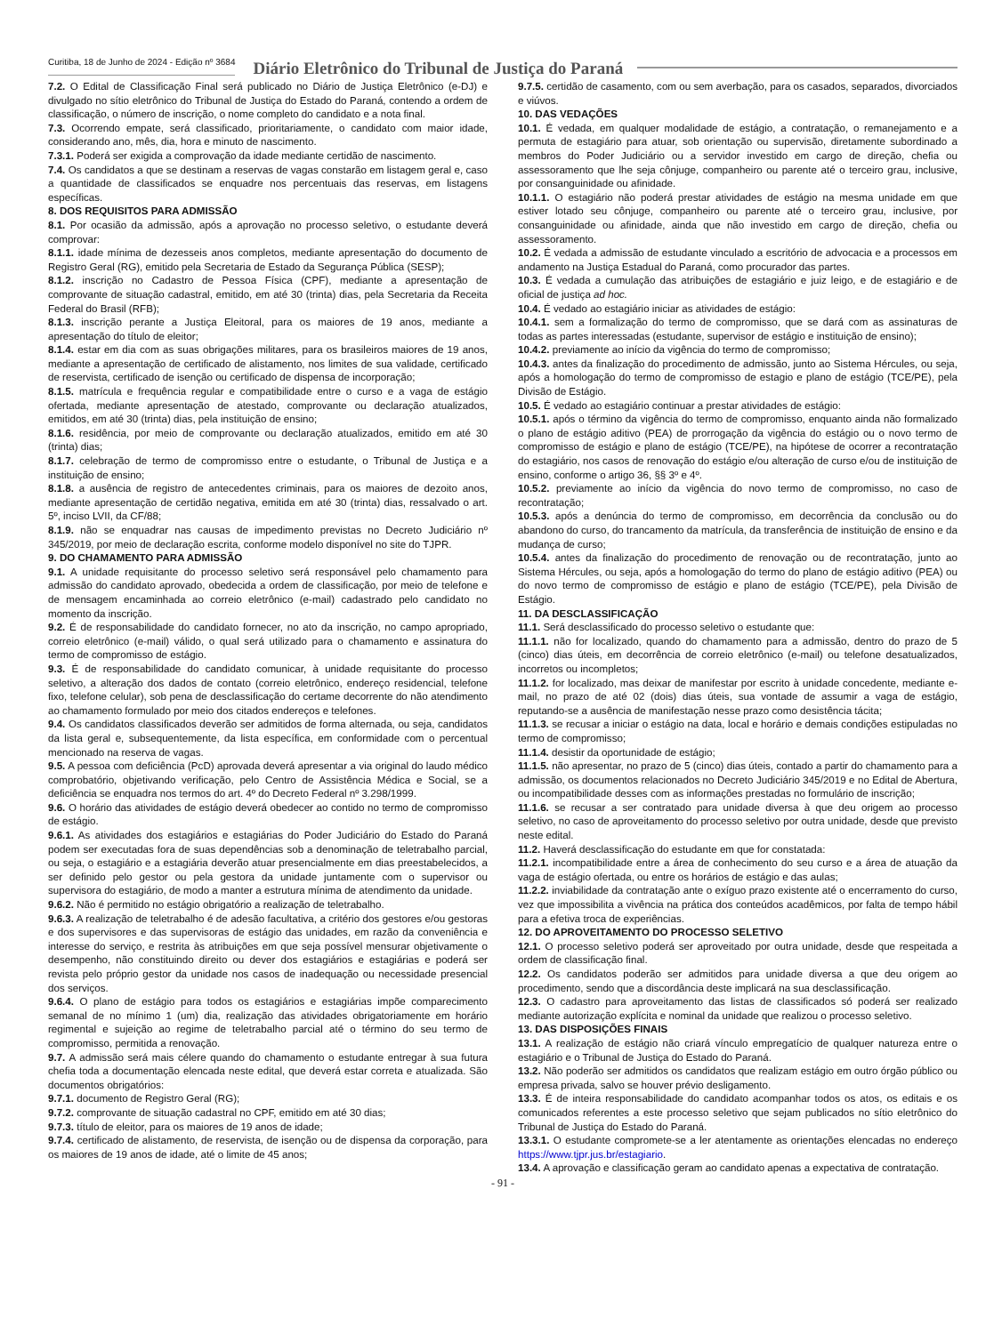Curitiba, 18 de Junho de 2024 - Edição nº 3684 Diário Eletrônico do Tribunal de Justiça do Paraná
7.2. O Edital de Classificação Final será publicado no Diário de Justiça Eletrônico (e-DJ) e divulgado no sítio eletrônico do Tribunal de Justiça do Estado do Paraná, contendo a ordem de classificação, o número de inscrição, o nome completo do candidato e a nota final.
7.3. Ocorrendo empate, será classificado, prioritariamente, o candidato com maior idade, considerando ano, mês, dia, hora e minuto de nascimento.
7.3.1. Poderá ser exigida a comprovação da idade mediante certidão de nascimento.
7.4. Os candidatos a que se destinam a reservas de vagas constarão em listagem geral e, caso a quantidade de classificados se enquadre nos percentuais das reservas, em listagens específicas.
8. DOS REQUISITOS PARA ADMISSÃO
8.1. Por ocasião da admissão, após a aprovação no processo seletivo, o estudante deverá comprovar:
8.1.1. idade mínima de dezesseis anos completos, mediante apresentação do documento de Registro Geral (RG), emitido pela Secretaria de Estado da Segurança Pública (SESP);
8.1.2. inscrição no Cadastro de Pessoa Física (CPF), mediante a apresentação de comprovante de situação cadastral, emitido, em até 30 (trinta) dias, pela Secretaria da Receita Federal do Brasil (RFB);
8.1.3. inscrição perante a Justiça Eleitoral, para os maiores de 19 anos, mediante a apresentação do título de eleitor;
8.1.4. estar em dia com as suas obrigações militares, para os brasileiros maiores de 19 anos, mediante a apresentação de certificado de alistamento, nos limites de sua validade, certificado de reservista, certificado de isenção ou certificado de dispensa de incorporação;
8.1.5. matrícula e frequência regular e compatibilidade entre o curso e a vaga de estágio ofertada, mediante apresentação de atestado, comprovante ou declaração atualizados, emitidos, em até 30 (trinta) dias, pela instituição de ensino;
8.1.6. residência, por meio de comprovante ou declaração atualizados, emitido em até 30 (trinta) dias;
8.1.7. celebração de termo de compromisso entre o estudante, o Tribunal de Justiça e a instituição de ensino;
8.1.8. a ausência de registro de antecedentes criminais, para os maiores de dezoito anos, mediante apresentação de certidão negativa, emitida em até 30 (trinta) dias, ressalvado o art. 5º, inciso LVII, da CF/88;
8.1.9. não se enquadrar nas causas de impedimento previstas no Decreto Judiciário nº 345/2019, por meio de declaração escrita, conforme modelo disponível no site do TJPR.
9. DO CHAMAMENTO PARA ADMISSÃO
9.1. A unidade requisitante do processo seletivo será responsável pelo chamamento para admissão do candidato aprovado, obedecida a ordem de classificação, por meio de telefone e de mensagem encaminhada ao correio eletrônico (e-mail) cadastrado pelo candidato no momento da inscrição.
9.2. É de responsabilidade do candidato fornecer, no ato da inscrição, no campo apropriado, correio eletrônico (e-mail) válido, o qual será utilizado para o chamamento e assinatura do termo de compromisso de estágio.
9.3. É de responsabilidade do candidato comunicar, à unidade requisitante do processo seletivo, a alteração dos dados de contato (correio eletrônico, endereço residencial, telefone fixo, telefone celular), sob pena de desclassificação do certame decorrente do não atendimento ao chamamento formulado por meio dos citados endereços e telefones.
9.4. Os candidatos classificados deverão ser admitidos de forma alternada, ou seja, candidatos da lista geral e, subsequentemente, da lista específica, em conformidade com o percentual mencionado na reserva de vagas.
9.5. A pessoa com deficiência (PcD) aprovada deverá apresentar a via original do laudo médico comprobatório, objetivando verificação, pelo Centro de Assistência Médica e Social, se a deficiência se enquadra nos termos do art. 4º do Decreto Federal nº 3.298/1999.
9.6. O horário das atividades de estágio deverá obedecer ao contido no termo de compromisso de estágio.
9.6.1. As atividades dos estagiários e estagiárias do Poder Judiciário do Estado do Paraná podem ser executadas fora de suas dependências sob a denominação de teletrabalho parcial, ou seja, o estagiário e a estagiária deverão atuar presencialmente em dias preestabelecidos, a ser definido pelo gestor ou pela gestora da unidade juntamente com o supervisor ou supervisora do estagiário, de modo a manter a estrutura mínima de atendimento da unidade.
9.6.2. Não é permitido no estágio obrigatório a realização de teletrabalho.
9.6.3. A realização de teletrabalho é de adesão facultativa, a critério dos gestores e/ou gestoras e dos supervisores e das supervisoras de estágio das unidades, em razão da conveniência e interesse do serviço, e restrita às atribuições em que seja possível mensurar objetivamente o desempenho, não constituindo direito ou dever dos estagiários e estagiárias e poderá ser revista pelo próprio gestor da unidade nos casos de inadequação ou necessidade presencial dos serviços.
9.6.4. O plano de estágio para todos os estagiários e estagiárias impõe comparecimento semanal de no mínimo 1 (um) dia, realização das atividades obrigatoriamente em horário regimental e sujeição ao regime de teletrabalho parcial até o término do seu termo de compromisso, permitida a renovação.
9.7. A admissão será mais célere quando do chamamento o estudante entregar à sua futura chefia toda a documentação elencada neste edital, que deverá estar correta e atualizada. São documentos obrigatórios:
9.7.1. documento de Registro Geral (RG);
9.7.2. comprovante de situação cadastral no CPF, emitido em até 30 dias;
9.7.3. título de eleitor, para os maiores de 19 anos de idade;
9.7.4. certificado de alistamento, de reservista, de isenção ou de dispensa da corporação, para os maiores de 19 anos de idade, até o limite de 45 anos;
9.7.5. certidão de casamento, com ou sem averbação, para os casados, separados, divorciados e viúvos.
10. DAS VEDAÇÕES
10.1. É vedada, em qualquer modalidade de estágio, a contratação, o remanejamento e a permuta de estagiário para atuar, sob orientação ou supervisão, diretamente subordinado a membros do Poder Judiciário ou a servidor investido em cargo de direção, chefia ou assessoramento que lhe seja cônjuge, companheiro ou parente até o terceiro grau, inclusive, por consanguinidade ou afinidade.
10.1.1. O estagiário não poderá prestar atividades de estágio na mesma unidade em que estiver lotado seu cônjuge, companheiro ou parente até o terceiro grau, inclusive, por consanguinidade ou afinidade, ainda que não investido em cargo de direção, chefia ou assessoramento.
10.2. É vedada a admissão de estudante vinculado a escritório de advocacia e a processos em andamento na Justiça Estadual do Paraná, como procurador das partes.
10.3. É vedada a cumulação das atribuições de estagiário e juiz leigo, e de estagiário e de oficial de justiça ad hoc.
10.4. É vedado ao estagiário iniciar as atividades de estágio:
10.4.1. sem a formalização do termo de compromisso, que se dará com as assinaturas de todas as partes interessadas (estudante, supervisor de estágio e instituição de ensino);
10.4.2. previamente ao início da vigência do termo de compromisso;
10.4.3. antes da finalização do procedimento de admissão, junto ao Sistema Hércules, ou seja, após a homologação do termo de compromisso de estagio e plano de estágio (TCE/PE), pela Divisão de Estágio.
10.5. É vedado ao estagiário continuar a prestar atividades de estágio:
10.5.1. após o término da vigência do termo de compromisso, enquanto ainda não formalizado o plano de estágio aditivo (PEA) de prorrogação da vigência do estágio ou o novo termo de compromisso de estágio e plano de estágio (TCE/PE), na hipótese de ocorrer a recontratação do estagiário, nos casos de renovação do estágio e/ou alteração de curso e/ou de instituição de ensino, conforme o artigo 36, §§ 3º e 4º.
10.5.2. previamente ao início da vigência do novo termo de compromisso, no caso de recontratação;
10.5.3. após a denúncia do termo de compromisso, em decorrência da conclusão ou do abandono do curso, do trancamento da matrícula, da transferência de instituição de ensino e da mudança de curso;
10.5.4. antes da finalização do procedimento de renovação ou de recontratação, junto ao Sistema Hércules, ou seja, após a homologação do termo do plano de estágio aditivo (PEA) ou do novo termo de compromisso de estágio e plano de estágio (TCE/PE), pela Divisão de Estágio.
11. DA DESCLASSIFICAÇÃO
11.1. Será desclassificado do processo seletivo o estudante que:
11.1.1. não for localizado, quando do chamamento para a admissão, dentro do prazo de 5 (cinco) dias úteis, em decorrência de correio eletrônico (e-mail) ou telefone desatualizados, incorretos ou incompletos;
11.1.2. for localizado, mas deixar de manifestar por escrito à unidade concedente, mediante e-mail, no prazo de até 02 (dois) dias úteis, sua vontade de assumir a vaga de estágio, reputando-se a ausência de manifestação nesse prazo como desistência tácita;
11.1.3. se recusar a iniciar o estágio na data, local e horário e demais condições estipuladas no termo de compromisso;
11.1.4. desistir da oportunidade de estágio;
11.1.5. não apresentar, no prazo de 5 (cinco) dias úteis, contado a partir do chamamento para a admissão, os documentos relacionados no Decreto Judiciário 345/2019 e no Edital de Abertura, ou incompatibilidade desses com as informações prestadas no formulário de inscrição;
11.1.6. se recusar a ser contratado para unidade diversa à que deu origem ao processo seletivo, no caso de aproveitamento do processo seletivo por outra unidade, desde que previsto neste edital.
11.2. Haverá desclassificação do estudante em que for constatada:
11.2.1. incompatibilidade entre a área de conhecimento do seu curso e a área de atuação da vaga de estágio ofertada, ou entre os horários de estágio e das aulas;
11.2.2. inviabilidade da contratação ante o exíguo prazo existente até o encerramento do curso, vez que impossibilita a vivência na prática dos conteúdos acadêmicos, por falta de tempo hábil para a efetiva troca de experiências.
12. DO APROVEITAMENTO DO PROCESSO SELETIVO
12.1. O processo seletivo poderá ser aproveitado por outra unidade, desde que respeitada a ordem de classificação final.
12.2. Os candidatos poderão ser admitidos para unidade diversa a que deu origem ao procedimento, sendo que a discordância deste implicará na sua desclassificação.
12.3. O cadastro para aproveitamento das listas de classificados só poderá ser realizado mediante autorização explícita e nominal da unidade que realizou o processo seletivo.
13. DAS DISPOSIÇÕES FINAIS
13.1. A realização de estágio não criará vínculo empregatício de qualquer natureza entre o estagiário e o Tribunal de Justiça do Estado do Paraná.
13.2. Não poderão ser admitidos os candidatos que realizam estágio em outro órgão público ou empresa privada, salvo se houver prévio desligamento.
13.3. É de inteira responsabilidade do candidato acompanhar todos os atos, os editais e os comunicados referentes a este processo seletivo que sejam publicados no sítio eletrônico do Tribunal de Justiça do Estado do Paraná.
13.3.1. O estudante compromete-se a ler atentamente as orientações elencadas no endereço https://www.tjpr.jus.br/estagiario.
13.4. A aprovação e classificação geram ao candidato apenas a expectativa de contratação.
- 91 -